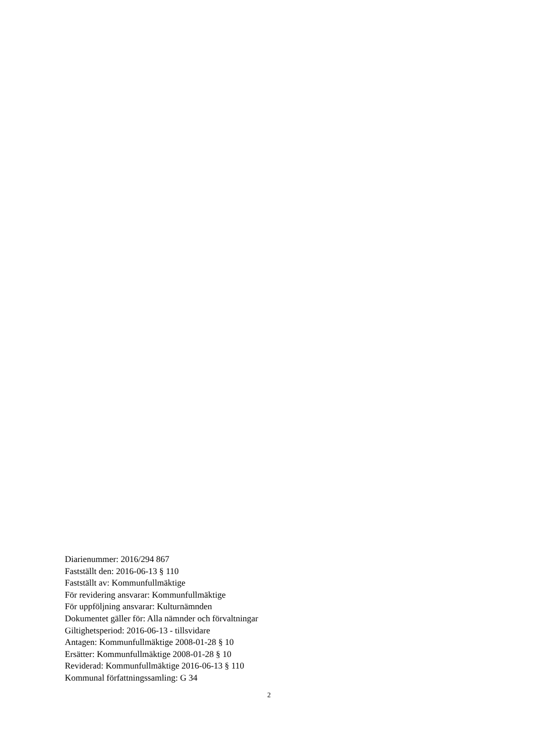Diarienummer: 2016/294 867
Fastställt den: 2016-06-13 § 110
Fastställt av: Kommunfullmäktige
För revidering ansvarar: Kommunfullmäktige
För uppföljning ansvarar: Kulturnämnden
Dokumentet gäller för: Alla nämnder och förvaltningar
Giltighetsperiod: 2016-06-13 - tillsvidare
Antagen: Kommunfullmäktige 2008-01-28 § 10
Ersätter: Kommunfullmäktige 2008-01-28 § 10
Reviderad: Kommunfullmäktige 2016-06-13 § 110
Kommunal författningssamling: G 34
2